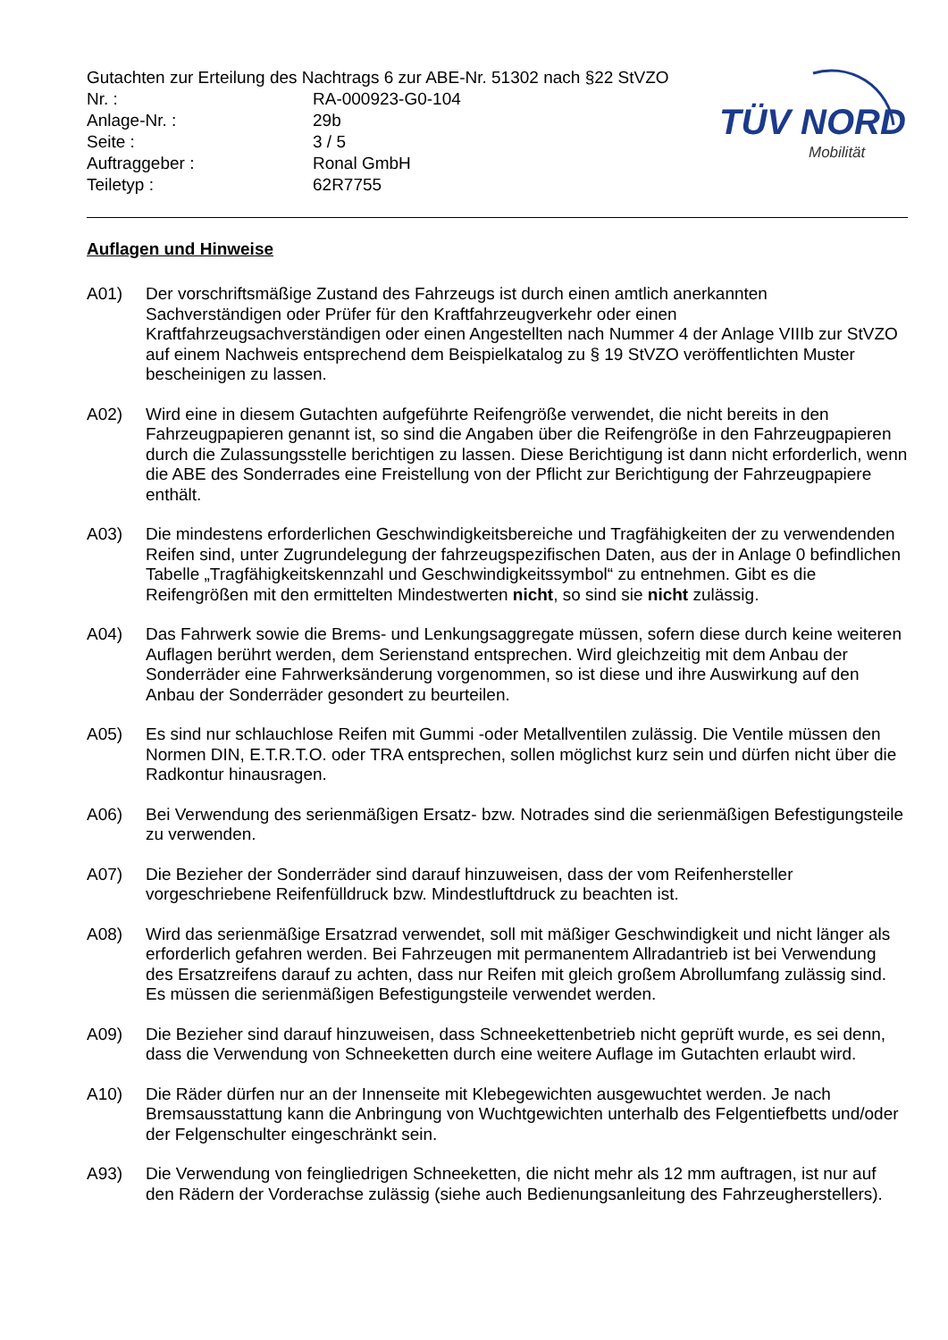TÜV NORD
Mobilität
Gutachten zur Erteilung des Nachtrags 6 zur ABE-Nr. 51302 nach §22 StVZO
Nr. : RA-000923-G0-104
Anlage-Nr. : 29b
Seite : 3 / 5
Auftraggeber : Ronal GmbH
Teiletyp : 62R7755
Auflagen und Hinweise
A01) Der vorschriftsmäßige Zustand des Fahrzeugs ist durch einen amtlich anerkannten Sachverständigen oder Prüfer für den Kraftfahrzeugverkehr oder einen Kraftfahrzeugsachverständigen oder einen Angestellten nach Nummer 4 der Anlage VIIIb zur StVZO auf einem Nachweis entsprechend dem Beispielkatalog zu § 19 StVZO veröffentlichten Muster bescheinigen zu lassen.
A02) Wird eine in diesem Gutachten aufgeführte Reifengröße verwendet, die nicht bereits in den Fahrzeugpapieren genannt ist, so sind die Angaben über die Reifengröße in den Fahrzeugpapieren durch die Zulassungsstelle berichtigen zu lassen. Diese Berichtigung ist dann nicht erforderlich, wenn die ABE des Sonderrades eine Freistellung von der Pflicht zur Berichtigung der Fahrzeugpapiere enthält.
A03) Die mindestens erforderlichen Geschwindigkeitsbereiche und Tragfähigkeiten der zu verwendenden Reifen sind, unter Zugrundelegung der fahrzeugspezifischen Daten, aus der in Anlage 0 befindlichen Tabelle „Tragfähigkeitskennzahl und Geschwindigkeitssymbol“ zu entnehmen. Gibt es die Reifengrößen mit den ermittelten Mindestwerten nicht, so sind sie nicht zulässig.
A04) Das Fahrwerk sowie die Brems- und Lenkungsaggregate müssen, sofern diese durch keine weiteren Auflagen berührt werden, dem Serienstand entsprechen. Wird gleichzeitig mit dem Anbau der Sonderräder eine Fahrwerksänderung vorgenommen, so ist diese und ihre Auswirkung auf den Anbau der Sonderräder gesondert zu beurteilen.
A05) Es sind nur schlauchlose Reifen mit Gummi -oder Metallventilen zulässig. Die Ventile müssen den Normen DIN, E.T.R.T.O. oder TRA entsprechen, sollen möglichst kurz sein und dürfen nicht über die Radkontur hinausragen.
A06) Bei Verwendung des serienmäßigen Ersatz- bzw. Notrades sind die serienmäßigen Befestigungsteile zu verwenden.
A07) Die Bezieher der Sonderräder sind darauf hinzuweisen, dass der vom Reifenhersteller vorgeschriebene Reifenfülldruck bzw. Mindestluftdruck zu beachten ist.
A08) Wird das serienmäßige Ersatzrad verwendet, soll mit mäßiger Geschwindigkeit und nicht länger als erforderlich gefahren werden. Bei Fahrzeugen mit permanentem Allradantrieb ist bei Verwendung des Ersatzreifens darauf zu achten, dass nur Reifen mit gleich großem Abrollumfang zulässig sind. Es müssen die serienmäßigen Befestigungsteile verwendet werden.
A09) Die Bezieher sind darauf hinzuweisen, dass Schneekettenbetrieb nicht geprüft wurde, es sei denn, dass die Verwendung von Schneeketten durch eine weitere Auflage im Gutachten erlaubt wird.
A10) Die Räder dürfen nur an der Innenseite mit Klebegewichten ausgewuchtet werden. Je nach Bremsausstattung kann die Anbringung von Wuchtgewichten unterhalb des Felgentiefbetts und/oder der Felgenschulter eingeschränkt sein.
A93) Die Verwendung von feingliedrigen Schneeketten, die nicht mehr als 12 mm auftragen, ist nur auf den Rädern der Vorderachse zulässig (siehe auch Bedienungsanleitung des Fahrzeugherstellers).